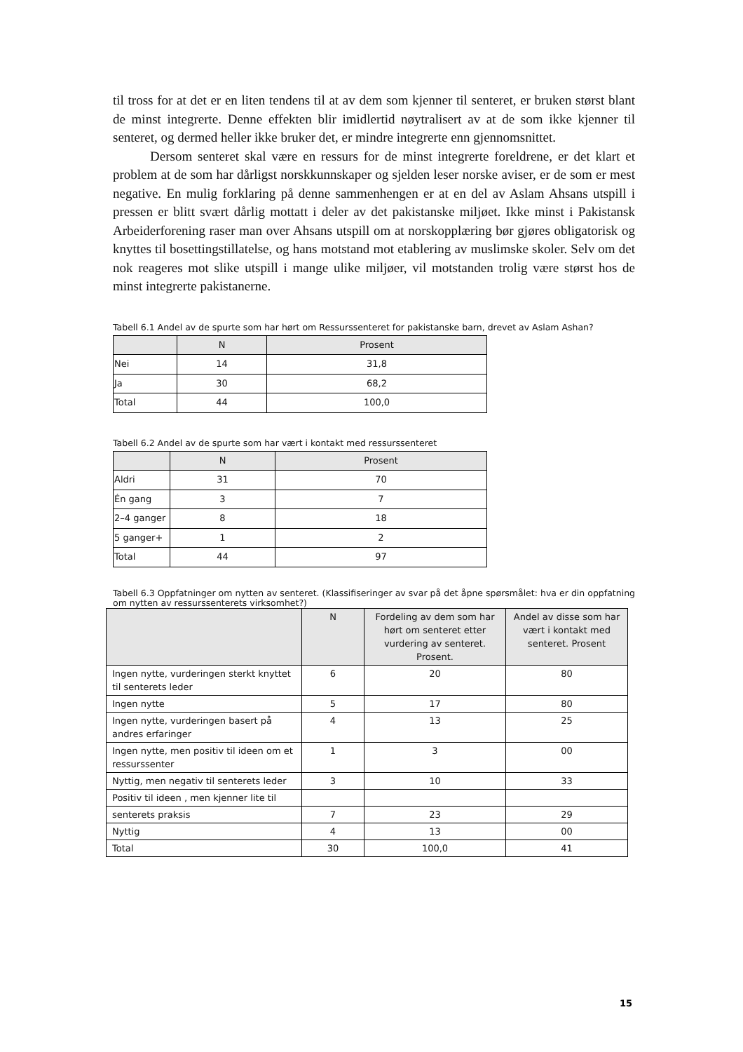til tross for at det er en liten tendens til at av dem som kjenner til senteret, er bruken størst blant de minst integrerte. Denne effekten blir imidlertid nøytralisert av at de som ikke kjenner til senteret, og dermed heller ikke bruker det, er mindre integrerte enn gjennomsnittet.
Dersom senteret skal være en ressurs for de minst integrerte foreldrene, er det klart et problem at de som har dårligst norskkunnskaper og sjelden leser norske aviser, er de som er mest negative. En mulig forklaring på denne sammenhengen er at en del av Aslam Ahsans utspill i pressen er blitt svært dårlig mottatt i deler av det pakistanske miljøet. Ikke minst i Pakistansk Arbeiderforening raser man over Ahsans utspill om at norskopplæring bør gjøres obligatorisk og knyttes til bosettingstillatelse, og hans motstand mot etablering av muslimske skoler. Selv om det nok reageres mot slike utspill i mange ulike miljøer, vil motstanden trolig være størst hos de minst integrerte pakistanerne.
Tabell 6.1 Andel av de spurte som har hørt om Ressurssenteret for pakistanske barn, drevet av Aslam Ashan?
| | N | Prosent |
| --- | --- | --- |
| Nei | 14 | 31,8 |
| Ja | 30 | 68,2 |
| Total | 44 | 100,0 |
Tabell 6.2 Andel av de spurte som har vært i kontakt med ressurssenteret
| | N | Prosent |
| --- | --- | --- |
| Aldri | 31 | 70 |
| Én gang | 3 | 7 |
| 2–4 ganger | 8 | 18 |
| 5 ganger+ | 1 | 2 |
| Total | 44 | 97 |
Tabell 6.3 Oppfatninger om nytten av senteret. (Klassifiseringer av svar på det åpne spørsmålet: hva er din oppfatning om nytten av ressurssenterets virksomhet?)
| | N | Fordeling av dem som har hørt om senteret etter vurdering av senteret. Prosent. | Andel av disse som har vært i kontakt med senteret. Prosent |
| --- | --- | --- | --- |
| Ingen nytte, vurderingen sterkt knyttet til senterets leder | 6 | 20 | 80 |
| Ingen nytte | 5 | 17 | 80 |
| Ingen nytte, vurderingen basert på andres erfaringer | 4 | 13 | 25 |
| Ingen nytte, men positiv til ideen om et ressurssenter | 1 | 3 | 00 |
| Nyttig, men negativ til senterets leder | 3 | 10 | 33 |
| Positiv til ideen , men kjenner lite til | | | |
| senterets praksis | 7 | 23 | 29 |
| Nyttig | 4 | 13 | 00 |
| Total | 30 | 100,0 | 41 |
15